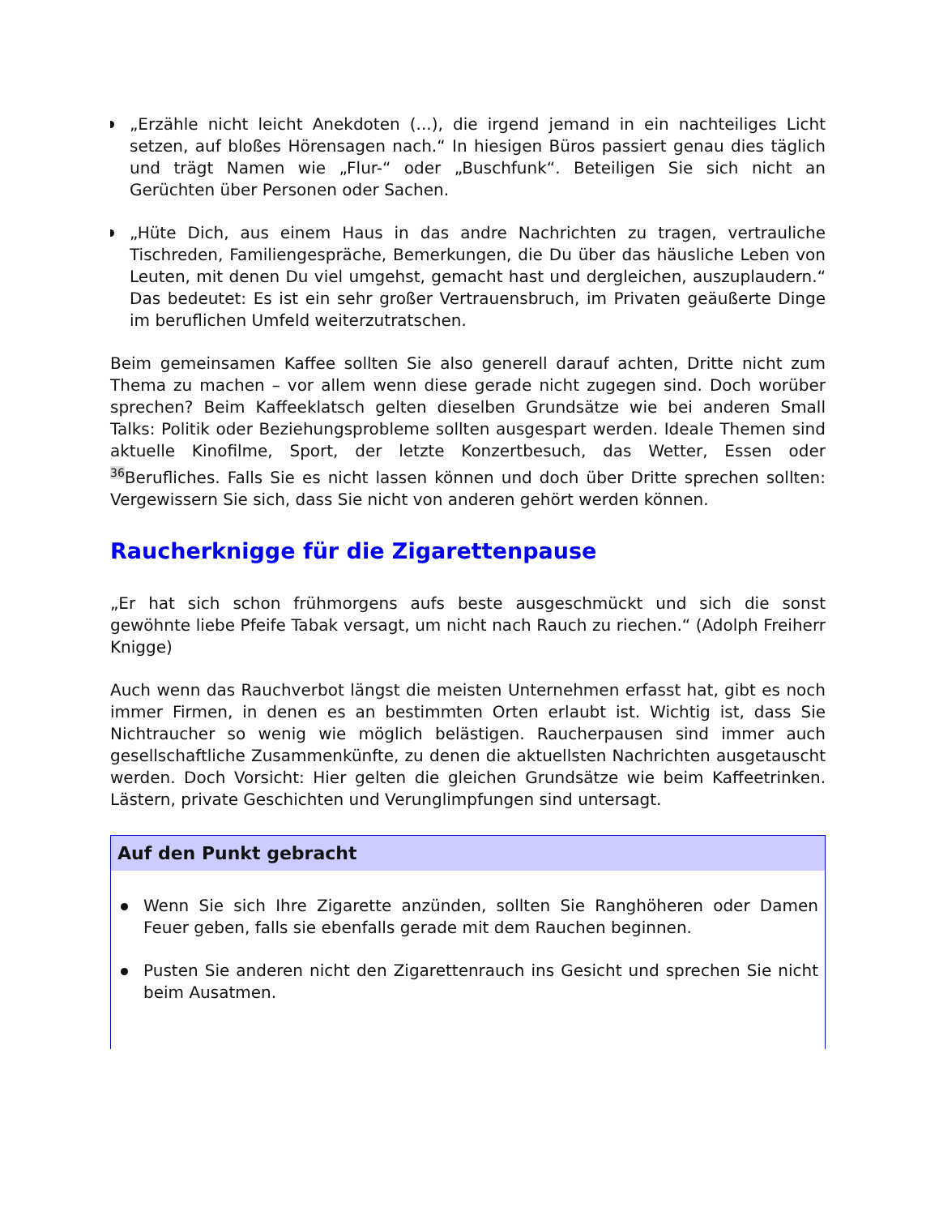„Erzähle nicht leicht Anekdoten (...), die irgend jemand in ein nachteiliges Licht setzen, auf bloßes Hörensagen nach.“ In hiesigen Büros passiert genau dies täglich und trägt Namen wie „Flur-“ oder „Buschfunk“. Beteiligen Sie sich nicht an Gerüchten über Personen oder Sachen.
„Hüte Dich, aus einem Haus in das andre Nachrichten zu tragen, vertrauliche Tischreden, Familiengespräche, Bemerkungen, die Du über das häusliche Leben von Leuten, mit denen Du viel umgehst, gemacht hast und dergleichen, auszuplaudern.“ Das bedeutet: Es ist ein sehr großer Vertrauensbruch, im Privaten geäußerte Dinge im beruflichen Umfeld weiterzutratschen.
Beim gemeinsamen Kaffee sollten Sie also generell darauf achten, Dritte nicht zum Thema zu machen – vor allem wenn diese gerade nicht zugegen sind. Doch worüber sprechen? Beim Kaffeeklatsch gelten dieselben Grundsätze wie bei anderen Small Talks: Politik oder Beziehungsprobleme sollten ausgespart werden. Ideale Themen sind aktuelle Kinofilme, Sport, der letzte Konzertbesuch, das Wetter, Essen oder <sup>36</sup>Berufliches. Falls Sie es nicht lassen können und doch über Dritte sprechen sollten: Vergewissern Sie sich, dass Sie nicht von anderen gehört werden können.
Raucherknigge für die Zigarettenpause
„Er hat sich schon frühmorgens aufs beste ausgeschmückt und sich die sonst gewöhnte liebe Pfeife Tabak versagt, um nicht nach Rauch zu riechen.“ (Adolph Freiherr Knigge)
Auch wenn das Rauchverbot längst die meisten Unternehmen erfasst hat, gibt es noch immer Firmen, in denen es an bestimmten Orten erlaubt ist. Wichtig ist, dass Sie Nichtraucher so wenig wie möglich belästigen. Raucherpausen sind immer auch gesellschaftliche Zusammenkünfte, zu denen die aktuellsten Nachrichten ausgetauscht werden. Doch Vorsicht: Hier gelten die gleichen Grundsätze wie beim Kaffeetrinken. Lästern, private Geschichten und Verunglimpfungen sind untersagt.
Auf den Punkt gebracht
Wenn Sie sich Ihre Zigarette anzünden, sollten Sie Ranghöheren oder Damen Feuer geben, falls sie ebenfalls gerade mit dem Rauchen beginnen.
Pusten Sie anderen nicht den Zigarettenrauch ins Gesicht und sprechen Sie nicht beim Ausatmen.